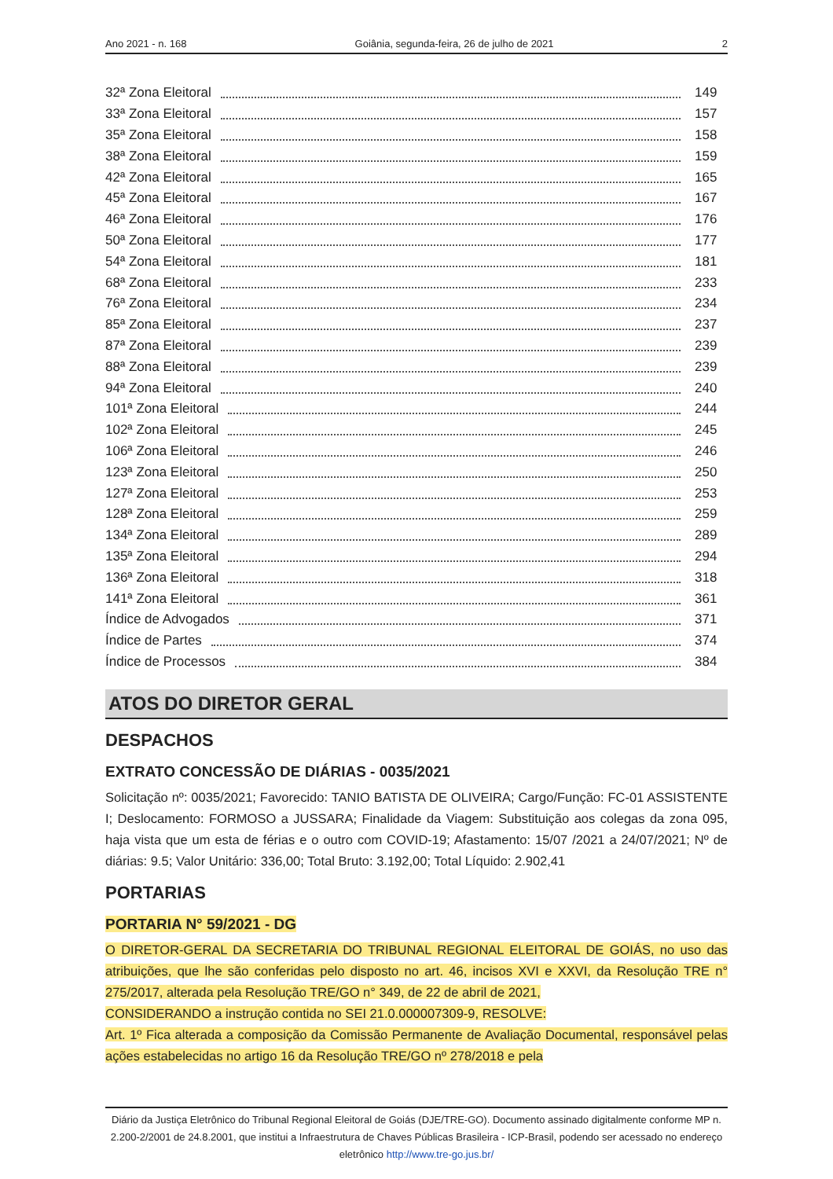Ano 2021 - n. 168 Goiânia, segunda-feira, 26 de julho de 2021 2
32ª Zona Eleitoral 149
33ª Zona Eleitoral 157
35ª Zona Eleitoral 158
38ª Zona Eleitoral 159
42ª Zona Eleitoral 165
45ª Zona Eleitoral 167
46ª Zona Eleitoral 176
50ª Zona Eleitoral 177
54ª Zona Eleitoral 181
68ª Zona Eleitoral 233
76ª Zona Eleitoral 234
85ª Zona Eleitoral 237
87ª Zona Eleitoral 239
88ª Zona Eleitoral 239
94ª Zona Eleitoral 240
101ª Zona Eleitoral 244
102ª Zona Eleitoral 245
106ª Zona Eleitoral 246
123ª Zona Eleitoral 250
127ª Zona Eleitoral 253
128ª Zona Eleitoral 259
134ª Zona Eleitoral 289
135ª Zona Eleitoral 294
136ª Zona Eleitoral 318
141ª Zona Eleitoral 361
Índice de Advogados 371
Índice de Partes 374
Índice de Processos 384
ATOS DO DIRETOR GERAL
DESPACHOS
EXTRATO CONCESSÃO DE DIÁRIAS - 0035/2021
Solicitação nº: 0035/2021; Favorecido: TANIO BATISTA DE OLIVEIRA; Cargo/Função: FC-01 ASSISTENTE I; Deslocamento: FORMOSO a JUSSARA; Finalidade da Viagem: Substituição aos colegas da zona 095, haja vista que um esta de férias e o outro com COVID-19; Afastamento: 15/07 /2021 a 24/07/2021; Nº de diárias: 9.5; Valor Unitário: 336,00; Total Bruto: 3.192,00; Total Líquido: 2.902,41
PORTARIAS
PORTARIA N° 59/2021 - DG
O DIRETOR-GERAL DA SECRETARIA DO TRIBUNAL REGIONAL ELEITORAL DE GOIÁS, no uso das atribuições, que lhe são conferidas pelo disposto no art. 46, incisos XVI e XXVI, da Resolução TRE n° 275/2017, alterada pela Resolução TRE/GO n° 349, de 22 de abril de 2021,
CONSIDERANDO a instrução contida no SEI 21.0.000007309-9, RESOLVE:
Art. 1º Fica alterada a composição da Comissão Permanente de Avaliação Documental, responsável pelas ações estabelecidas no artigo 16 da Resolução TRE/GO nº 278/2018 e pela
Diário da Justiça Eletrônico do Tribunal Regional Eleitoral de Goiás (DJE/TRE-GO). Documento assinado digitalmente conforme MP n. 2.200-2/2001 de 24.8.2001, que institui a Infraestrutura de Chaves Públicas Brasileira - ICP-Brasil, podendo ser acessado no endereço eletrônico http://www.tre-go.jus.br/